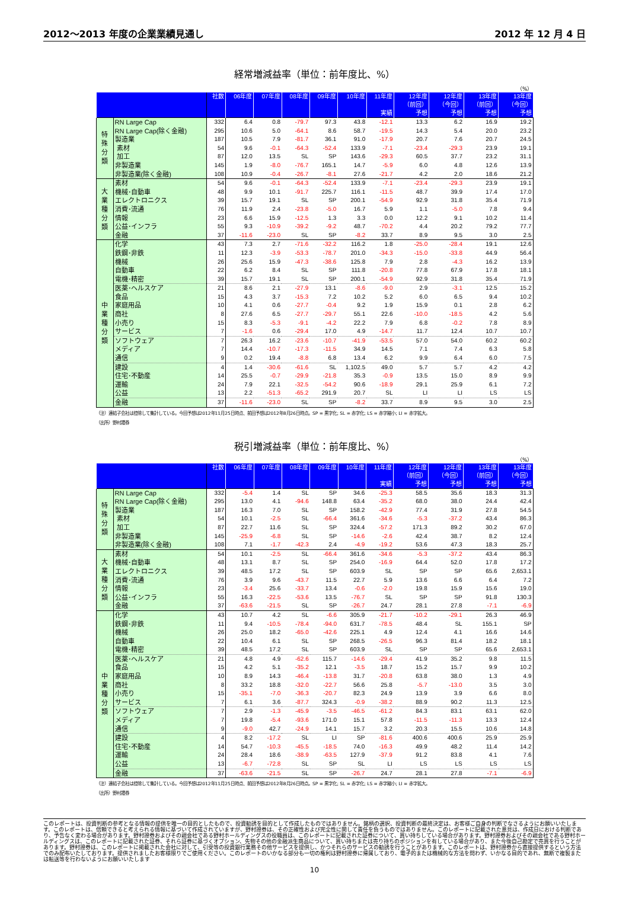2012～2013 年度の企業業績見通し 2012 年 12 月 4 日
経常増減益率（単位：前年度比、%）
（%）
| | | 社数 | 06年度 | 07年度 | 08年度 | 09年度 | 10年度 | 11年度 実績 | 12年度 （前回） 予想 | 12年度 （今回） 予想 | 13年度 （前回） 予想 | 13年度 （今回） 予想 |
| --- | --- | --- | --- | --- | --- | --- | --- | --- | --- | --- | --- | --- |
| 特 殊 分 類 | RN Large Cap | 332 | 6.4 | 0.8 | -79.7 | 97.3 | 43.8 | -12.1 | 13.3 | 6.2 | 16.9 | 19.2 |
| | RN Large Cap(除く金融) | 295 | 10.6 | 5.0 | -64.1 | 8.6 | 58.7 | -19.5 | 14.3 | 5.4 | 20.0 | 23.2 |
| | 製造業 | 187 | 10.5 | 7.9 | -81.7 | 36.1 | 91.0 | -17.9 | 20.7 | 7.6 | 20.7 | 24.5 |
| | 素材 | 54 | 9.6 | -0.1 | -64.3 | -52.4 | 133.9 | -7.1 | -23.4 | -29.3 | 23.9 | 19.1 |
| | 加工 | 87 | 12.0 | 13.5 | SL | SP | 143.6 | -29.3 | 60.5 | 37.7 | 23.2 | 31.1 |
| | 非製造業 | 145 | 1.9 | -8.0 | -76.7 | 165.1 | 14.7 | -5.9 | 6.0 | 4.8 | 12.6 | 13.9 |
| | 非製造業(除く金融) | 108 | 10.9 | -0.4 | -26.7 | -8.1 | 27.6 | -21.7 | 4.2 | 2.0 | 18.6 | 21.2 |
| 大 業 種 分 類 | 素材 | 54 | 9.6 | -0.1 | -64.3 | -52.4 | 133.9 | -7.1 | -23.4 | -29.3 | 23.9 | 19.1 |
| | 機械･自動車 | 48 | 9.9 | 10.1 | -91.7 | 225.7 | 116.1 | -11.5 | 48.7 | 39.9 | 17.4 | 17.0 |
| | エレクトロニクス | 39 | 15.7 | 19.1 | SL | SP | 200.1 | -54.9 | 92.9 | 31.8 | 35.4 | 71.9 |
| | 消費･流通 | 76 | 11.9 | 2.4 | -23.8 | -5.0 | 16.7 | 5.9 | 1.1 | -5.0 | 7.8 | 9.4 |
| | 情報 | 23 | 6.6 | 15.9 | -12.5 | 1.3 | 3.3 | 0.0 | 12.2 | 9.1 | 10.2 | 11.4 |
| | 公益･インフラ | 55 | 9.3 | -10.9 | -39.2 | -9.2 | 48.7 | -70.2 | 4.4 | 20.2 | 79.2 | 77.7 |
| | 金融 | 37 | -11.6 | -23.0 | SL | SP | -8.2 | 33.7 | 8.9 | 9.5 | 3.0 | 2.5 |
| 中 業 種 分 類 | 化学 | 43 | 7.3 | 2.7 | -71.6 | -32.2 | 116.2 | 1.8 | -25.0 | -28.4 | 19.1 | 12.6 |
| | 鉄鋼･非鉄 | 11 | 12.3 | -3.9 | -53.3 | -78.7 | 201.0 | -34.3 | -15.0 | -33.8 | 44.9 | 56.4 |
| | 機械 | 26 | 25.6 | 15.9 | -47.3 | -38.6 | 125.8 | 7.9 | 2.8 | -4.3 | 16.2 | 13.9 |
| | 自動車 | 22 | 6.2 | 8.4 | SL | SP | 111.8 | -20.8 | 77.8 | 67.9 | 17.8 | 18.1 |
| | 電機･精密 | 39 | 15.7 | 19.1 | SL | SP | 200.1 | -54.9 | 92.9 | 31.8 | 35.4 | 71.9 |
| | 医薬･ヘルスケア | 21 | 8.6 | 2.1 | -27.9 | 13.1 | -8.6 | -9.0 | 2.9 | -3.1 | 12.5 | 15.2 |
| | 食品 | 15 | 4.3 | 3.7 | -15.3 | 7.2 | 10.2 | 5.2 | 6.0 | 6.5 | 9.4 | 10.2 |
| | 家庭用品 | 10 | 4.1 | 0.6 | -27.7 | -0.4 | 9.2 | 1.9 | 15.9 | 0.1 | 2.8 | 6.2 |
| | 商社 | 8 | 27.6 | 6.5 | -27.7 | -29.7 | 55.1 | 22.6 | -10.0 | -18.5 | 4.2 | 5.6 |
| | 小売り | 15 | 8.3 | -5.3 | -9.1 | -4.2 | 22.2 | 7.9 | 6.8 | -0.2 | 7.8 | 8.9 |
| | サービス | 7 | -1.6 | 0.6 | -29.4 | 17.0 | 4.9 | -14.7 | 11.7 | 12.4 | 10.7 | 10.7 |
| | ソフトウェア | 7 | 26.3 | 16.2 | -23.6 | -10.7 | -41.9 | -53.5 | 57.0 | 54.0 | 60.2 | 60.2 |
| | メディア | 7 | 14.4 | -10.7 | -17.3 | -11.5 | 34.9 | 14.5 | 7.1 | 7.4 | 6.3 | 5.8 |
| | 通信 | 9 | 0.2 | 19.4 | -8.8 | 6.8 | 13.4 | 6.2 | 9.9 | 6.4 | 6.0 | 7.5 |
| | 建設 | 4 | 1.4 | -30.6 | -61.6 | SL | 1,102.5 | 49.0 | 5.7 | 5.7 | 4.2 | 4.2 |
| | 住宅･不動産 | 14 | 25.5 | -0.7 | -29.9 | -21.8 | 35.3 | -0.9 | 13.5 | 15.0 | 8.9 | 9.9 |
| | 運輸 | 24 | 7.9 | 22.1 | -32.5 | -54.2 | 90.6 | -18.9 | 29.1 | 25.9 | 6.1 | 7.2 |
| | 公益 | 13 | 2.2 | -51.3 | -65.2 | 291.9 | 20.7 | SL | LI | LI | LS | LS |
| | 金融 | 37 | -11.6 | -23.0 | SL | SP | -8.2 | 33.7 | 8.9 | 9.5 | 3.0 | 2.5 |
（注）連結子会社は控除して集計している。今回予想は2012年11月25日時点、前回予想は2012年8月26日時点。SP = 黒字化; SL = 赤字化; LS = 赤字縮小; LI = 赤字拡大。
（出所）野村證券
税引増減益率（単位：前年度比、%）
（%）
| | | 社数 | 06年度 | 07年度 | 08年度 | 09年度 | 10年度 | 11年度 実績 | 12年度 （前回） 予想 | 12年度 （今回） 予想 | 13年度 （前回） 予想 | 13年度 （今回） 予想 |
| --- | --- | --- | --- | --- | --- | --- | --- | --- | --- | --- | --- | --- |
| 特 殊 分 類 | RN Large Cap | 332 | -5.4 | 1.4 | SL | SP | 34.6 | -25.3 | 58.5 | 35.6 | 18.3 | 31.3 |
| | RN Large Cap(除く金融) | 295 | 13.0 | 4.1 | -94.6 | 148.8 | 63.4 | -35.2 | 68.0 | 38.0 | 24.4 | 42.4 |
| | 製造業 | 187 | 16.3 | 7.0 | SL | SP | 158.2 | -42.9 | 77.4 | 31.9 | 27.8 | 54.5 |
| | 素材 | 54 | 10.1 | -2.5 | SL | -66.4 | 361.6 | -34.6 | -5.3 | -37.2 | 43.4 | 86.3 |
| | 加工 | 87 | 22.7 | 11.6 | SL | SP | 324.4 | -57.2 | 171.3 | 89.2 | 30.2 | 67.0 |
| | 非製造業 | 145 | -25.9 | -6.8 | SL | SP | -14.6 | -2.6 | 42.4 | 38.7 | 8.2 | 12.4 |
| | 非製造業(除く金融) | 108 | 7.1 | -1.7 | -42.3 | 2.4 | -4.9 | -19.2 | 53.6 | 47.3 | 18.3 | 25.7 |
| 大 業 種 分 類 | 素材 | 54 | 10.1 | -2.5 | SL | -66.4 | 361.6 | -34.6 | -5.3 | -37.2 | 43.4 | 86.3 |
| | 機械･自動車 | 48 | 13.1 | 8.7 | SL | SP | 254.0 | -16.9 | 64.4 | 52.0 | 17.8 | 17.2 |
| | エレクトロニクス | 39 | 48.5 | 17.2 | SL | SP | 603.9 | SL | SP | SP | 65.6 | 2,653.1 |
| | 消費･流通 | 76 | 3.9 | 9.6 | -43.7 | 11.5 | 22.7 | 5.9 | 13.6 | 6.6 | 6.4 | 7.2 |
| | 情報 | 23 | -3.4 | 25.6 | -33.7 | 13.4 | -0.6 | -2.0 | 19.8 | 15.9 | 15.6 | 19.0 |
| | 公益･インフラ | 55 | 16.3 | -22.5 | -53.6 | 13.5 | -76.7 | SL | SP | SP | 91.8 | 130.3 |
| | 金融 | 37 | -63.6 | -21.5 | SL | SP | -26.7 | 24.7 | 28.1 | 27.8 | -7.1 | -6.9 |
| 中 業 種 分 類 | 化学 | 43 | 10.7 | 4.2 | SL | -6.6 | 305.9 | -21.7 | -10.2 | -29.1 | 26.3 | 46.9 |
| | 鉄鋼･非鉄 | 11 | 9.4 | -10.5 | -78.4 | -94.0 | 631.7 | -78.5 | 48.4 | SL | 155.1 | SP |
| | 機械 | 26 | 25.0 | 18.2 | -65.0 | -42.6 | 225.1 | 4.9 | 12.4 | 4.1 | 16.6 | 14.6 |
| | 自動車 | 22 | 10.4 | 6.1 | SL | SP | 268.5 | -26.5 | 96.3 | 81.4 | 18.2 | 18.1 |
| | 電機･精密 | 39 | 48.5 | 17.2 | SL | SP | 603.9 | SL | SP | SP | 65.6 | 2,653.1 |
| | 医薬･ヘルスケア | 21 | 4.8 | 4.9 | -62.6 | 115.7 | -14.6 | -29.4 | 41.9 | 35.2 | 9.8 | 11.5 |
| | 食品 | 15 | 4.2 | 5.1 | -35.2 | 12.1 | -3.5 | 18.7 | 15.2 | 15.7 | 9.9 | 10.2 |
| | 家庭用品 | 10 | 8.9 | 14.3 | -46.4 | -13.8 | 31.7 | -20.8 | 63.8 | 38.0 | 1.3 | 4.9 |
| | 商社 | 8 | 33.2 | 18.8 | -32.0 | -22.7 | 56.6 | 25.8 | -5.7 | -13.0 | 3.5 | 3.0 |
| | 小売り | 15 | -35.1 | -7.0 | -36.3 | -20.7 | 82.3 | 24.9 | 13.9 | 3.9 | 6.6 | 8.0 |
| | サービス | 7 | 6.1 | 3.6 | -87.7 | 324.3 | -0.9 | -38.2 | 88.9 | 90.2 | 11.3 | 12.5 |
| | ソフトウェア | 7 | 2.9 | -1.3 | -45.9 | -3.5 | -46.5 | -61.2 | 84.3 | 83.1 | 63.1 | 62.0 |
| | メディア | 7 | 19.8 | -5.4 | -93.6 | 171.0 | 15.1 | 57.8 | -11.5 | -11.3 | 13.3 | 12.4 |
| | 通信 | 9 | -9.0 | 42.7 | -24.9 | 14.1 | 15.7 | 3.2 | 20.3 | 15.5 | 10.6 | 14.8 |
| | 建設 | 4 | 8.2 | -17.2 | SL | LI | SP | -81.6 | 400.6 | 400.6 | 25.9 | 25.9 |
| | 住宅･不動産 | 14 | 54.7 | -10.3 | -45.5 | -18.5 | 74.0 | -16.3 | 49.9 | 48.2 | 11.4 | 14.2 |
| | 運輸 | 24 | 28.4 | 18.6 | -38.9 | -63.5 | 127.9 | -37.9 | 91.2 | 83.8 | 4.1 | 7.6 |
| | 公益 | 13 | -6.7 | -72.8 | SL | SP | SL | LI | LS | LS | LS | LS |
| | 金融 | 37 | -63.6 | -21.5 | SL | SP | -26.7 | 24.7 | 28.1 | 27.8 | -7.1 | -6.9 |
（注）連結子会社は控除して集計している。今回予想は2012年11月25日時点、前回予想は2012年8月26日時点。SP = 黒字化; SL = 赤字化; LS = 赤字縮小; LI = 赤字拡大。
（出所）野村證券
このレポートは、投資判断の参考となる情報の提供を唯一の目的としたもので、投資勧誘を目的として作成したものではありません。銘柄の選択、投資判断の最終決定は、お客様ご自身の判断でなさるようにお願いいたします。このレポートは、信頼できると考えられる情報に基づいて作成されていますが、野村證券は、その正確性および完全性に関して責任を負うものではありません。このレポートに記載された意見は、作成日における判断であり、予告なく変わる場合があります。野村證券およびその親会社である野村ホールディングスの役職員は、このレポートに記載された証券について、買い持ちしている場合があります。野村證券およびその親会社である野村ホールディングスは、このレポートに記載された証券、それら証券に基づくオプション、先物その他の金融派生商品について、買い持ちまたは売り持ちのポジションを有している場合があり、また今後自己勘定で売買を行うことがあります。野村證券は、このレポートに掲載された会社に対して、引受等の投資銀行業務その他サービスを提供し、かつそれらのサービスの勧誘を行うことがあります。このレポートは、野村證券から直接提供するという方法でのみ配布いたしております。提供されましたお客様限りでご使用ください。このレポートのいかなる部分も一切の権利は野村證券に帰属しており、電子的または機械的な方法を問わず、いかなる目的であれ、無断で複製または転送等を行わないようにお願いいたします
10